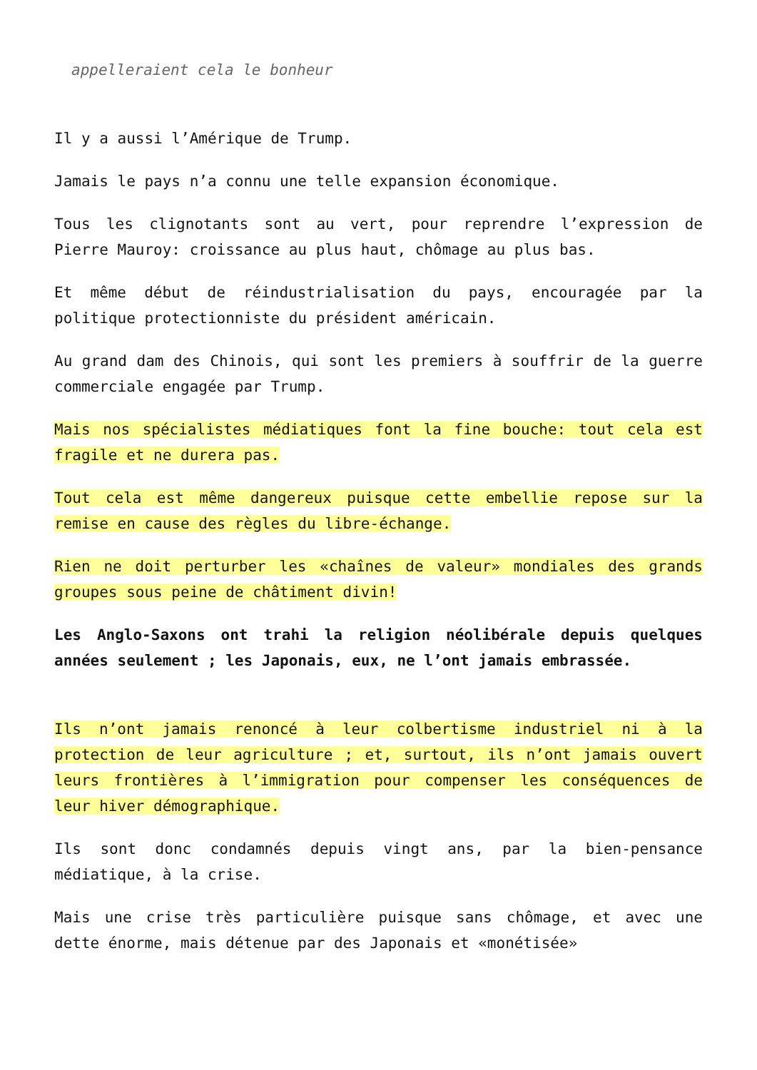appelleraient cela le bonheur
Il y a aussi l’Amérique de Trump.
Jamais le pays n’a connu une telle expansion économique.
Tous les clignotants sont au vert, pour reprendre l’expression de Pierre Mauroy: croissance au plus haut, chômage au plus bas.
Et même début de réindustrialisation du pays, encouragée par la politique protectionniste du président américain.
Au grand dam des Chinois, qui sont les premiers à souffrir de la guerre commerciale engagée par Trump.
Mais nos spécialistes médiatiques font la fine bouche: tout cela est fragile et ne durera pas.
Tout cela est même dangereux puisque cette embellie repose sur la remise en cause des règles du libre-échange.
Rien ne doit perturber les «chaînes de valeur» mondiales des grands groupes sous peine de châtiment divin!
Les Anglo-Saxons ont trahi la religion néolibérale depuis quelques années seulement ; les Japonais, eux, ne l’ont jamais embrassée.
Ils n’ont jamais renoncé à leur colbertisme industriel ni à la protection de leur agriculture ; et, surtout, ils n’ont jamais ouvert leurs frontières à l’immigration pour compenser les conséquences de leur hiver démographique.
Ils sont donc condamnés depuis vingt ans, par la bien-pensance médiatique, à la crise.
Mais une crise très particulière puisque sans chômage, et avec une dette énorme, mais détenue par des Japonais et «monétisée»